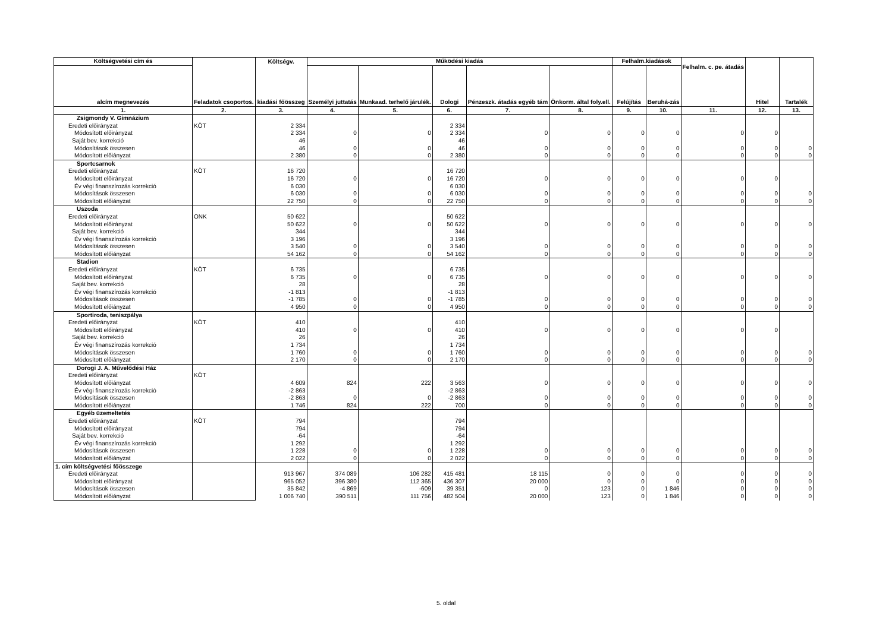| Költségvetési cím és | Feladatok csoportos. | Költségv. | Működési kiadás | | | | | Felhalm.kiadások | | Felhalm. c. pe. átadás | Hitel | Tartalék |
| --- | --- | --- | --- | --- | --- | --- | --- | --- | --- | --- | --- | --- |
| alcím megnevezés | | kiadási főösszeg | Személyi juttatás | Munkaad. terhelő járulék. | Dologi | Pénzeszk. átadás egyéb tám | Önkorm. által foly.ell. | Felújítás | Beruhá-zás | | | |
| 1. | 2. | 3. | 4. | 5. | 6. | 7. | 8. | 9. | 10. | 11. | 12. | 13. |
| Zsigmondy V. Gimnázium | | | | | | | | | | | | |
| Eredeti előirányzat | KÖT | 2 334 | | | 2 334 | | | | | | | |
| Módosított előirányzat | | 2 334 | 0 | 0 | 2 334 | 0 | 0 | 0 | 0 | 0 | 0 | |
| Saját bev. korrekció | | 46 | | | 46 | | | | | | | |
| Módosítások összesen | | 46 | 0 | 0 | 46 | 0 | 0 | 0 | 0 | 0 | 0 | 0 |
| Módosított előiányzat | | 2 380 | 0 | 0 | 2 380 | 0 | 0 | 0 | 0 | 0 | 0 | 0 |
| Sportcsarnok | | | | | | | | | | | | |
| Eredeti előirányzat | KÖT | 16 720 | | | 16 720 | | | | | | | |
| Módosított előirányzat | | 16 720 | 0 | 0 | 16 720 | 0 | 0 | 0 | 0 | 0 | 0 | |
| Év végi finanszírozás korrekció | | 6 030 | | | 6 030 | | | | | | | |
| Módosítások összesen | | 6 030 | 0 | 0 | 6 030 | 0 | 0 | 0 | 0 | 0 | 0 | 0 |
| Módosított előiányzat | | 22 750 | 0 | 0 | 22 750 | 0 | 0 | 0 | 0 | 0 | 0 | 0 |
| Uszoda | | | | | | | | | | | | |
| Eredeti előirányzat | ONK | 50 622 | | | 50 622 | | | | | | | |
| Módosított előirányzat | | 50 622 | 0 | 0 | 50 622 | 0 | 0 | 0 | 0 | 0 | 0 | 0 |
| Saját bev. korrekció | | 344 | | | 344 | | | | | | | |
| Év végi finanszírozás korrekció | | 3 196 | | | 3 196 | | | | | | | |
| Módosítások összesen | | 3 540 | 0 | 0 | 3 540 | 0 | 0 | 0 | 0 | 0 | 0 | 0 |
| Módosított előiányzat | | 54 162 | 0 | 0 | 54 162 | 0 | 0 | 0 | 0 | 0 | 0 | 0 |
| Stadion | | | | | | | | | | | | |
| Eredeti előirányzat | KÖT | 6 735 | | | 6 735 | | | | | | | |
| Módosított előirányzat | | 6 735 | 0 | 0 | 6 735 | 0 | 0 | 0 | 0 | 0 | 0 | 0 |
| Saját bev. korrekció | | 28 | | | 28 | | | | | | | |
| Év végi finanszírozás korrekció | | -1 813 | | | -1 813 | | | | | | | |
| Módosítások összesen | | -1 785 | 0 | 0 | -1 785 | 0 | 0 | 0 | 0 | 0 | 0 | 0 |
| Módosított előiányzat | | 4 950 | 0 | 0 | 4 950 | 0 | 0 | 0 | 0 | 0 | 0 | 0 |
| Sportiroda, teniszpálya | | | | | | | | | | | | |
| Eredeti előirányzat | KÖT | 410 | | | 410 | | | | | | | |
| Módosított előirányzat | | 410 | 0 | 0 | 410 | 0 | 0 | 0 | 0 | 0 | 0 | |
| Saját bev. korrekció | | 26 | | | 26 | | | | | | | |
| Év végi finanszírozás korrekció | | 1 734 | | | 1 734 | | | | | | | |
| Módosítások összesen | | 1 760 | 0 | 0 | 1 760 | 0 | 0 | 0 | 0 | 0 | 0 | 0 |
| Módosított előiányzat | | 2 170 | 0 | 0 | 2 170 | 0 | 0 | 0 | 0 | 0 | 0 | 0 |
| Dorogi J. A. Művelődési Ház | | | | | | | | | | | | |
| Eredeti előirányzat | KÖT | | | | | | | | | | | |
| Módosított előiányzat | | 4 609 | 824 | 222 | 3 563 | 0 | 0 | 0 | 0 | 0 | 0 | 0 |
| Év végi finanszírozás korrekció | | -2 863 | | | -2 863 | | | | | | | |
| Módosítások összesen | | -2 863 | 0 | 0 | -2 863 | 0 | 0 | 0 | 0 | 0 | 0 | 0 |
| Módosított előiányzat | | 1 746 | 824 | 222 | 700 | 0 | 0 | 0 | 0 | 0 | 0 | 0 |
| Egyéb üzemeltetés | | | | | | | | | | | | |
| Eredeti előirányzat | KÖT | 794 | | | 794 | | | | | | | |
| Módosított előirányzat | | 794 | | | 794 | | | | | | | |
| Saját bev. korrekció | | -64 | | | -64 | | | | | | | |
| Év végi finanszírozás korrekció | | 1 292 | | | 1 292 | | | | | | | |
| Módosítások összesen | | 1 228 | 0 | 0 | 1 228 | 0 | 0 | 0 | 0 | 0 | 0 | 0 |
| Módosított előiányzat | | 2 022 | 0 | 0 | 2 022 | 0 | 0 | 0 | 0 | 0 | 0 | 0 |
| 1. cím költségvetési főösszege | | | | | | | | | | | | |
| Eredeti előirányzat | | 913 967 | 374 089 | 106 282 | 415 481 | 18 115 | 0 | 0 | 0 | 0 | 0 | 0 |
| Módosított előirányzat | | 965 052 | 396 380 | 112 365 | 436 307 | 20 000 | 0 | 0 | 0 | 0 | 0 | 0 |
| Módosítások összesen | | 35 842 | -4 869 | -609 | 39 351 | 0 | 123 | 0 | 1 846 | 0 | 0 | 0 |
| Módosított előiányzat | | 1 006 740 | 390 511 | 111 756 | 482 504 | 20 000 | 123 | 0 | 1 846 | 0 | 0 | 0 |
5. oldal